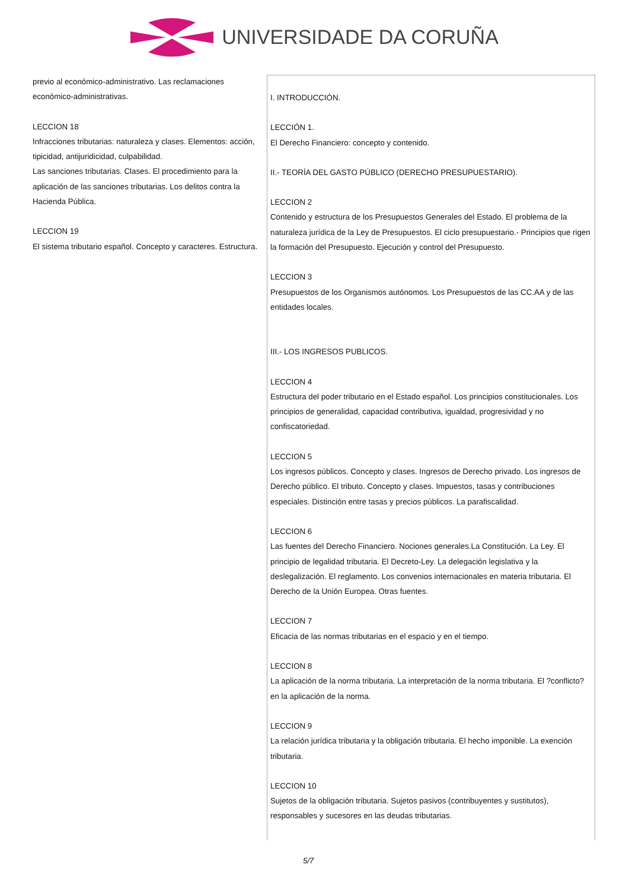UNIVERSIDADE DA CORUÑA
previo al económico-administrativo. Las reclamaciones económico-administrativas.
LECCION 18
Infracciones tributarias: naturaleza y clases. Elementos: acción, tipicidad, antijuridicidad, culpabilidad.
Las sanciones tributarias. Clases. El procedimiento para la aplicación de las sanciones tributarias. Los delitos contra la Hacienda Pública.
LECCION 19
El sistema tributario español. Concepto y caracteres. Estructura.
I. INTRODUCCIÓN.
LECCIÓN 1.
El Derecho Financiero: concepto y contenido.
II.- TEORÍA DEL GASTO PÚBLICO (DERECHO PRESUPUESTARIO).
LECCION 2
Contenido y estructura de los Presupuestos Generales del Estado. El problema de la naturaleza jurídica de la Ley de Presupuestos. El ciclo presupuestario.- Principios que rigen la formación del Presupuesto. Ejecución y control del Presupuesto.
LECCION 3
Presupuestos de los Organismos autónomos. Los Presupuestos de las CC.AA y de las entidades locales.
III.- LOS INGRESOS PUBLICOS.
LECCION 4
Estructura del poder tributario en el Estado español. Los principios constitucionales. Los principios de generalidad, capacidad contributiva, igualdad, progresividad y no confiscatoriedad.
LECCION 5
Los ingresos públicos. Concepto y clases. Ingresos de Derecho privado. Los ingresos de Derecho público. El tributo. Concepto y clases. Impuestos, tasas y contribuciones especiales. Distinción entre tasas y precios públicos. La parafiscalidad.
LECCION 6
Las fuentes del Derecho Financiero. Nociones generales.La Constitución. La Ley. El principio de legalidad tributaria. El Decreto-Ley. La delegación legislativa y la deslegalización. El reglamento. Los convenios internacionales en materia tributaria. El Derecho de la Unión Europea. Otras fuentes.
LECCION 7
Eficacia de las normas tributarias en el espacio y en el tiempo.
LECCION 8
La aplicación de la norma tributaria. La interpretación de la norma tributaria. El ?conflicto? en la aplicación de la norma.
LECCION 9
La relación jurídica tributaria y la obligación tributaria. El hecho imponible. La exención tributaria.
LECCION 10
Sujetos de la obligación tributaria. Sujetos pasivos (contribuyentes y sustitutos), responsables y sucesores en las deudas tributarias.
5/7